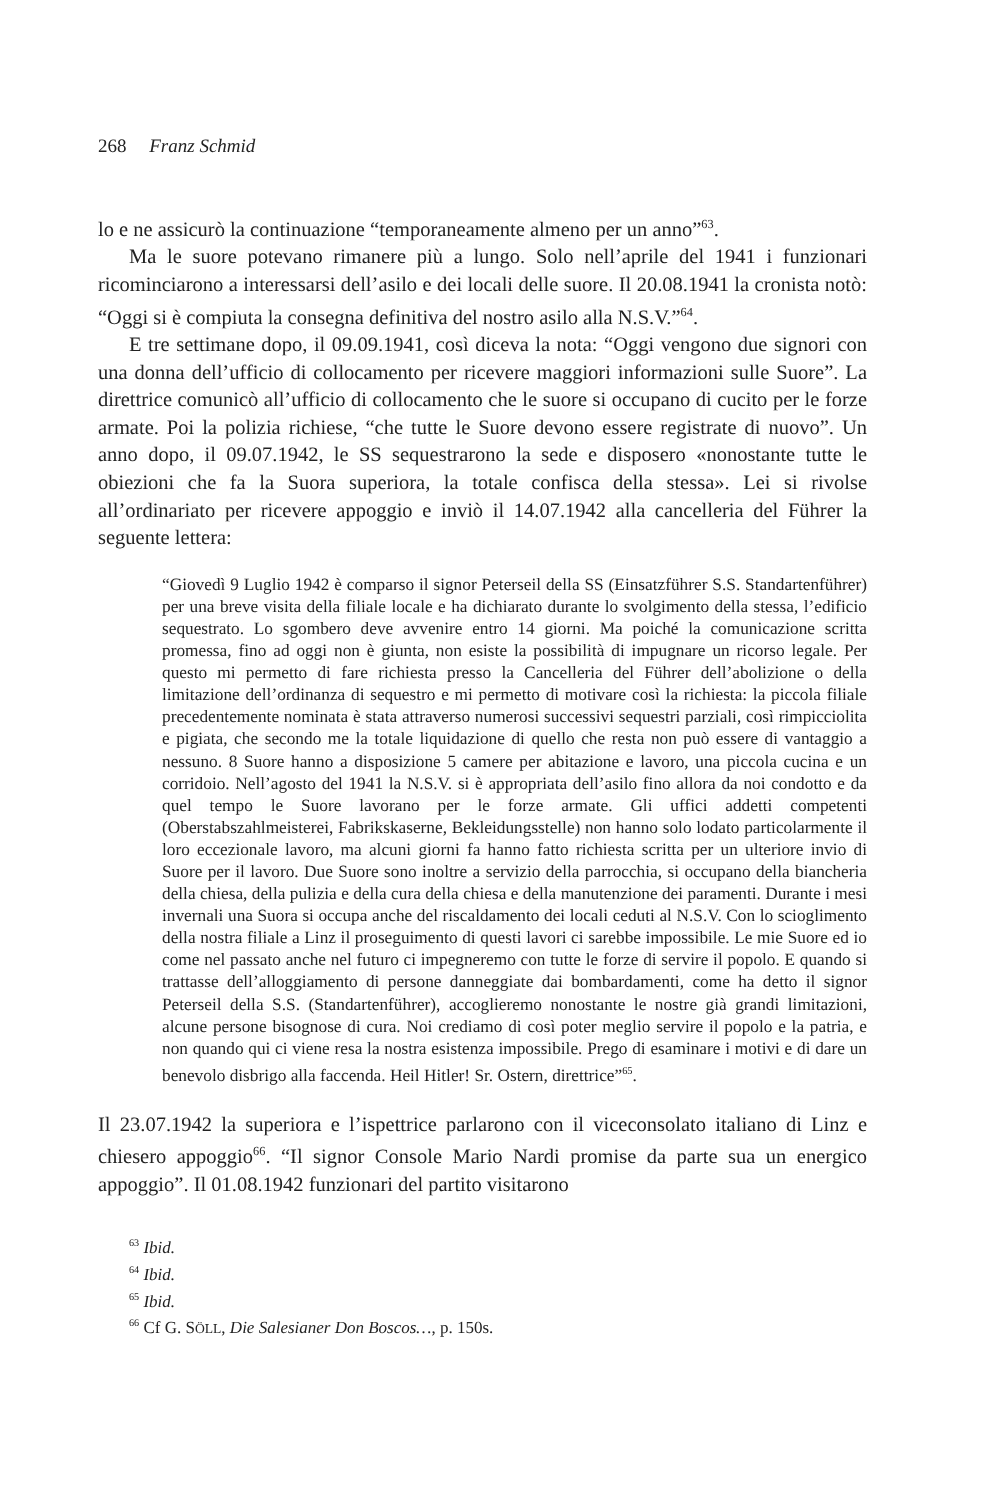268 Franz Schmid
lo e ne assicurò la continuazione “temporaneamente almeno per un anno”<sup>63</sup>.
Ma le suore potevano rimanere più a lungo. Solo nell’aprile del 1941 i funzionari ricominciarono a interessarsi dell’asilo e dei locali delle suore. Il 20.08.1941 la cronista notò: “Oggi si è compiuta la consegna definitiva del nostro asilo alla N.S.V.”<sup>64</sup>.
E tre settimane dopo, il 09.09.1941, così diceva la nota: “Oggi vengono due signori con una donna dell’ufficio di collocamento per ricevere maggiori informazioni sulle Suore”. La direttrice comunicò all’ufficio di collocamento che le suore si occupano di cucito per le forze armate. Poi la polizia richiese, “che tutte le Suore devono essere registrate di nuovo”. Un anno dopo, il 09.07.1942, le SS sequestrarono la sede e disposero «nonostante tutte le obiezioni che fa la Suora superiora, la totale confisca della stessa». Lei si rivolse all’ordinariato per ricevere appoggio e inviò il 14.07.1942 alla cancelleria del Führer la seguente lettera:
“Giovedì 9 Luglio 1942 è comparso il signor Peterseil della SS (Einsatzführer S.S. Standartenführer) per una breve visita della filiale locale e ha dichiarato durante lo svolgimento della stessa, l’edificio sequestrato. Lo sgombero deve avvenire entro 14 giorni. Ma poiché la comunicazione scritta promessa, fino ad oggi non è giunta, non esiste la possibilità di impugnare un ricorso legale. Per questo mi permetto di fare richiesta presso la Cancelleria del Führer dell’abolizione o della limitazione dell’ordinanza di sequestro e mi permetto di motivare così la richiesta: la piccola filiale precedentemente nominata è stata attraverso numerosi successivi sequestri parziali, così rimpicciolita e pigiata, che secondo me la totale liquidazione di quello che resta non può essere di vantaggio a nessuno. 8 Suore hanno a disposizione 5 camere per abitazione e lavoro, una piccola cucina e un corridoio. Nell’agosto del 1941 la N.S.V. si è appropriata dell’asilo fino allora da noi condotto e da quel tempo le Suore lavorano per le forze armate. Gli uffici addetti competenti (Oberstabszahlmeisterei, Fabrikskaserne, Bekleidungsstelle) non hanno solo lodato particolarmente il loro eccezionale lavoro, ma alcuni giorni fa hanno fatto richiesta scritta per un ulteriore invio di Suore per il lavoro. Due Suore sono inoltre a servizio della parrocchia, si occupano della biancheria della chiesa, della pulizia e della cura della chiesa e della manutenzione dei paramenti. Durante i mesi invernali una Suora si occupa anche del riscaldamento dei locali ceduti al N.S.V. Con lo scioglimento della nostra filiale a Linz il proseguimento di questi lavori ci sarebbe impossibile. Le mie Suore ed io come nel passato anche nel futuro ci impegneremo con tutte le forze di servire il popolo. E quando si trattasse dell’alloggiamento di persone danneggiate dai bombardamenti, come ha detto il signor Peterseil della S.S. (Standartenführer), accoglieremo nonostante le nostre già grandi limitazioni, alcune persone bisognose di cura. Noi crediamo di così poter meglio servire il popolo e la patria, e non quando qui ci viene resa la nostra esistenza impossibile. Prego di esaminare i motivi e di dare un benevolo disbrigo alla faccenda. Heil Hitler! Sr. Ostern, direttrice”<sup>65</sup>.
Il 23.07.1942 la superiora e l’ispettrice parlarono con il viceconsolato italiano di Linz e chiesero appoggio<sup>66</sup>. “Il signor Console Mario Nardi promise da parte sua un energico appoggio”. Il 01.08.1942 funzionari del partito visitarono
<sup>63</sup> Ibid.
<sup>64</sup> Ibid.
<sup>65</sup> Ibid.
<sup>66</sup> Cf G. SÖLL, Die Salesianer Don Boscos…, p. 150s.